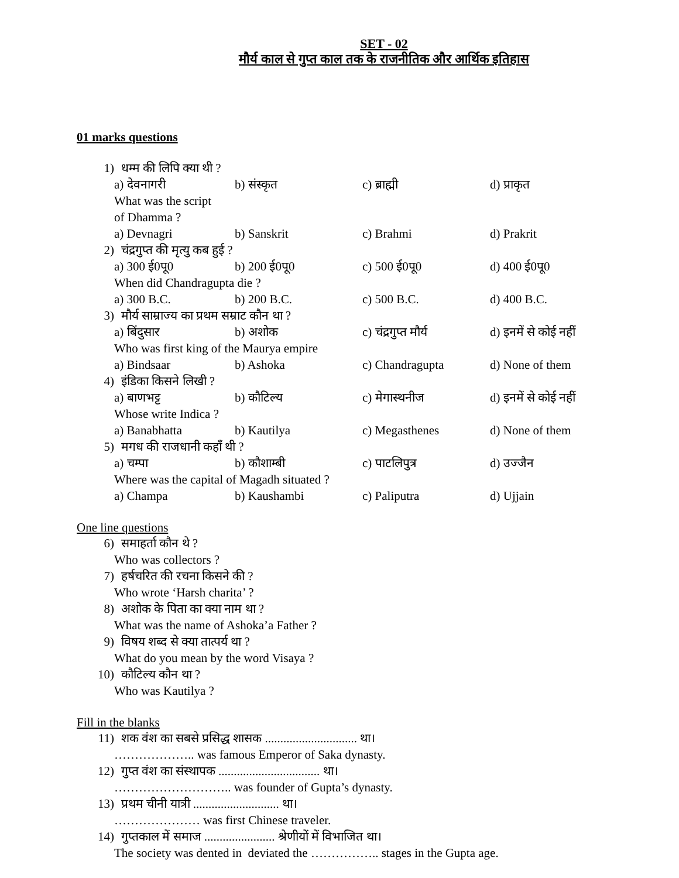SET - 02
मौर्य काल से गुप्त काल तक के राजनीतिक और आर्थिक इतिहास
01 marks questions
1) धम्म की लिपि क्या थी ?
a) देवनागरी b) संस्कृत c) ब्राह्मी d) प्राकृत
What was the script
of Dhamma ?
a) Devnagri b) Sanskrit c) Brahmi d) Prakrit
2) चंद्रगुप्त की मृत्यु कब हुई ?
a) 300 ई0पू0 b) 200 ई0पू0 c) 500 ई0पू0 d) 400 ई0पू0
When did Chandragupta die ?
a) 300 B.C. b) 200 B.C. c) 500 B.C. d) 400 B.C.
3) मौर्य साम्राज्य का प्रथम सम्राट कौन था ?
a) बिंदुसार b) अशोक c) चंद्रगुप्त मौर्य d) इनमें से कोई नहीं
Who was first king of the Maurya empire
a) Bindsaar b) Ashoka c) Chandragupta d) None of them
4) इंडिका किसने लिखी ?
a) बाणभट्ट b) कौटिल्य c) मेगास्थनीज d) इनमें से कोई नहीं
Whose write Indica ?
a) Banabhatta b) Kautilya c) Megasthenes d) None of them
5) मगध की राजधानी कहाँ थी ?
a) चम्पा b) कौशाम्बी c) पाटलिपुत्र d) उज्जैन
Where was the capital of Magadh situated ?
a) Champa b) Kaushambi c) Paliputra d) Ujjain
One line questions
6) समाहर्ता कौन थे ?
Who was collectors ?
7) हर्षचरित की रचना किसने की ?
Who wrote ‘Harsh charita’ ?
8) अशोक के पिता का क्या नाम था ?
What was the name of Ashoka’a Father ?
9) विषय शब्द से क्या तात्पर्य था ?
What do you mean by the word Visaya ?
10) कौटिल्य कौन था ?
Who was Kautilya ?
Fill in the blanks
11) शक वंश का सबसे प्रसिद्ध शासक .............................. था।
……………….. was famous Emperor of Saka dynasty.
12) गुप्त वंश का संस्थापक ................................. था।
……………………….. was founder of Gupta’s dynasty.
13) प्रथम चीनी यात्री ............................ था।
………………… was first Chinese traveler.
14) गुप्तकाल में समाज ....................... श्रेणीयों में विभाजित था।
The society was dented in deviated the …………….. stages in the Gupta age.